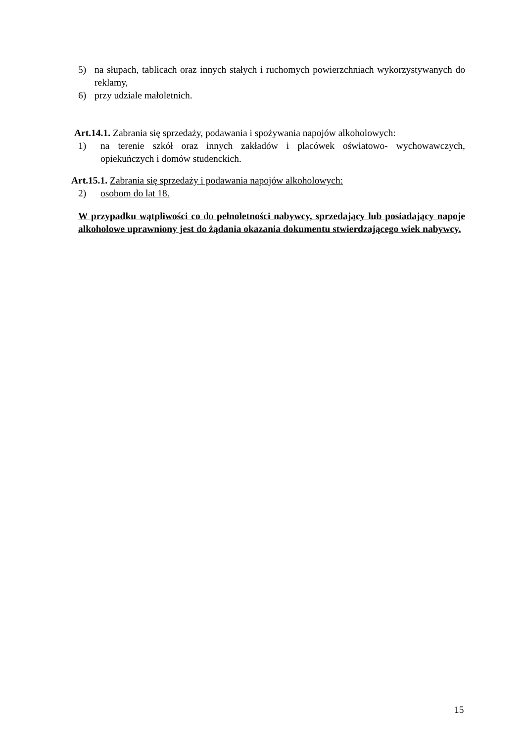5) na słupach, tablicach oraz innych stałych i ruchomych powierzchniach wykorzystywanych do reklamy,
6) przy udziale małoletnich.
Art.14.1. Zabrania się sprzedaży, podawania i spożywania napojów alkoholowych:
1) na terenie szkół oraz innych zakładów i placówek oświatowo- wychowawczych, opiekuńczych i domów studenckich.
Art.15.1. Zabrania się sprzedaży i podawania napojów alkoholowych:
2) osobom do lat 18.
W przypadku wątpliwości co do pełnoletności nabywcy, sprzedający lub posiadający napoje alkoholowe uprawniony jest do żądania okazania dokumentu stwierdzającego wiek nabywcy.
15